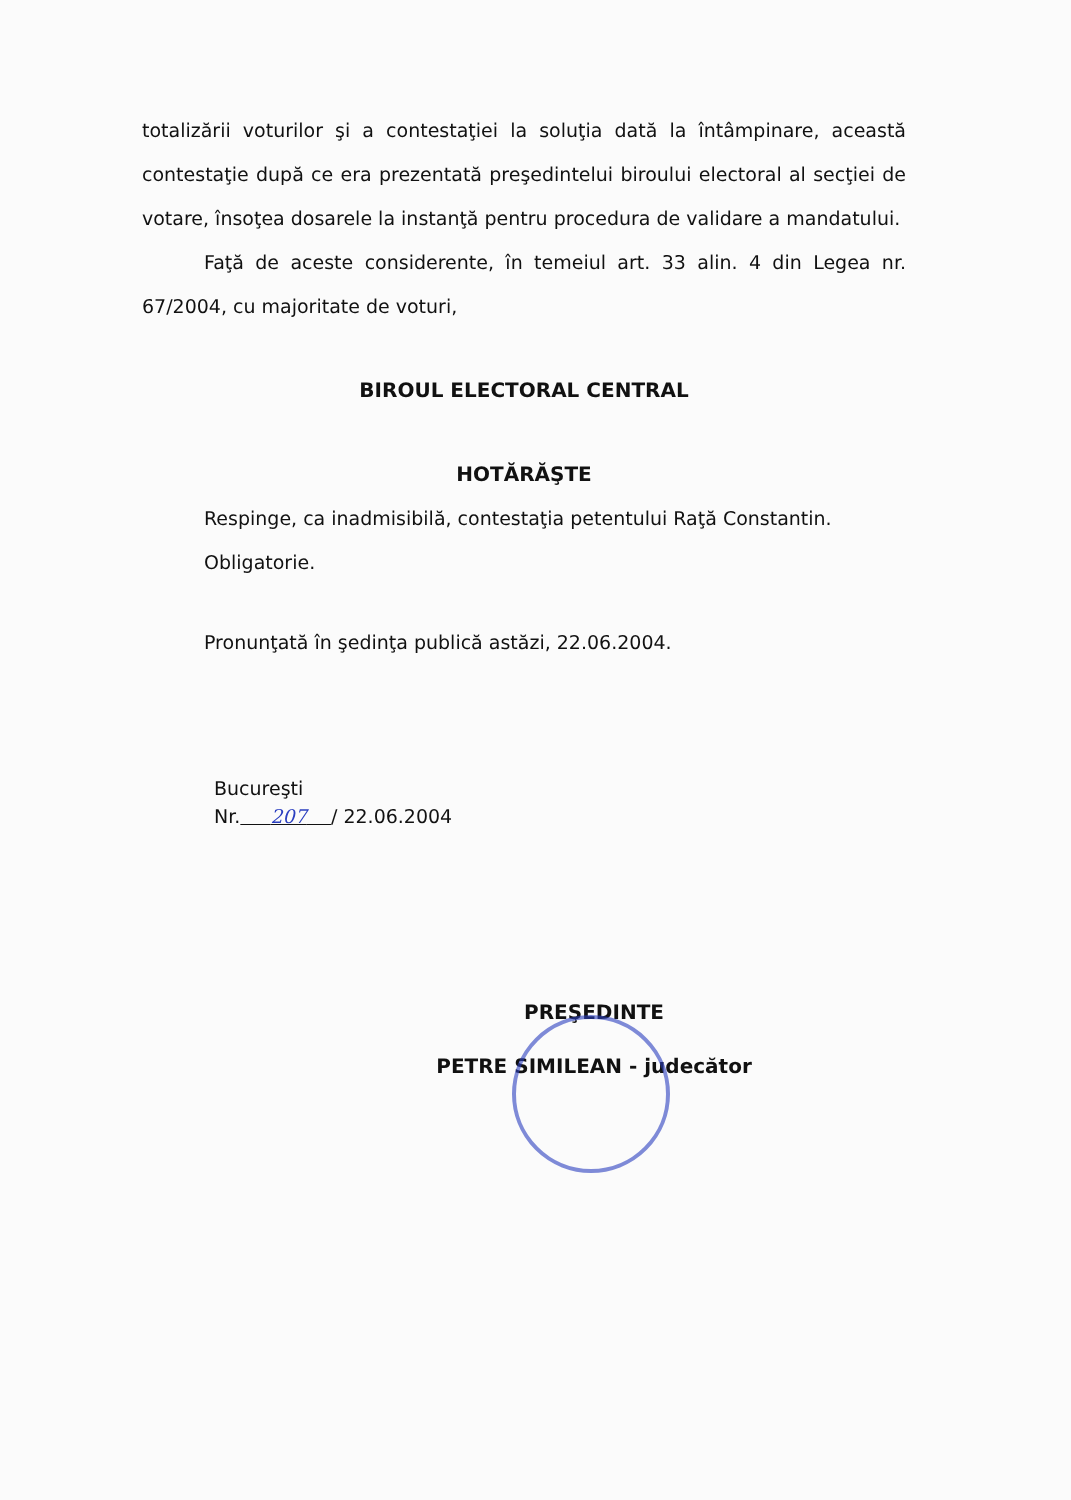totalizării voturilor şi a contestaţiei la soluţia dată la întâmpinare, această contestaţie după ce era prezentată preşedintelui biroului electoral al secţiei de votare, însoţea dosarele la instanţă pentru procedura de validare a mandatului.
Faţă de aceste considerente, în temeiul art. 33 alin. 4 din Legea nr. 67/2004, cu majoritate de voturi,
BIROUL ELECTORAL CENTRAL
HOTĂRĂŞTE
Respinge, ca inadmisibilă, contestaţia petentului Raţă Constantin.
Obligatorie.
Pronunţată în şedinţa publică astăzi, 22.06.2004.
Bucureşti
Nr. 207 / 22.06.2004
PREŞEDINTE
PETRE SIMILEAN - judecător